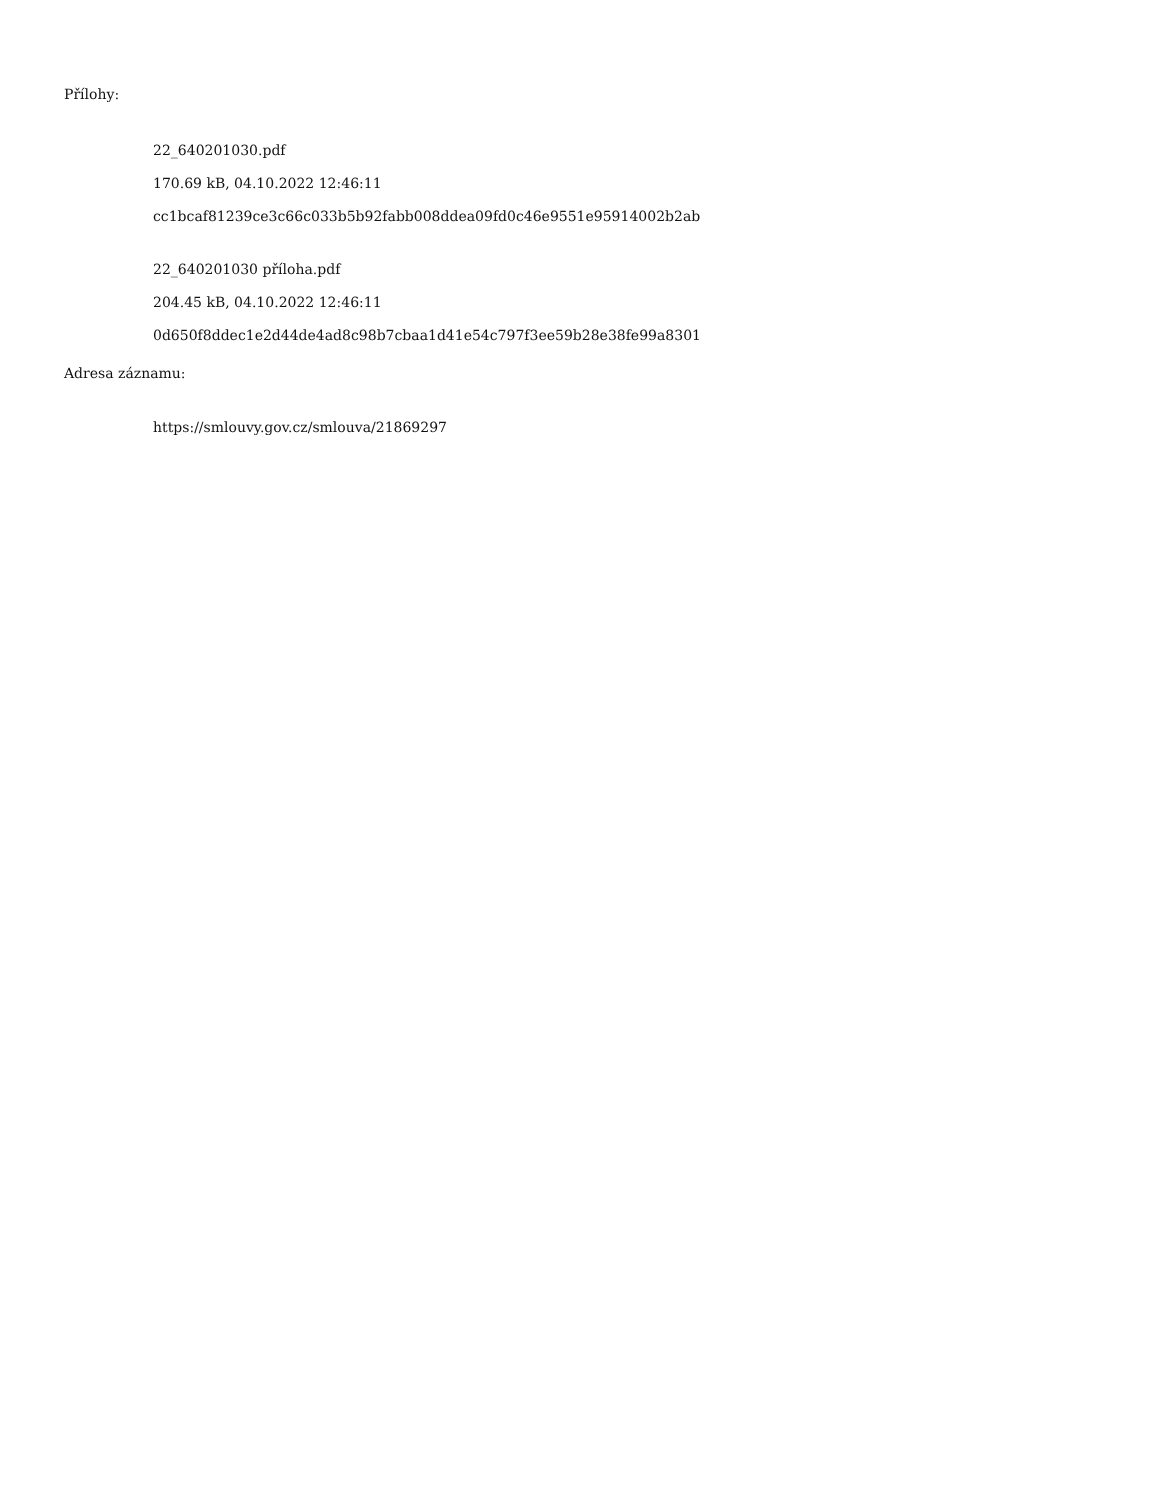Přílohy:
22_640201030.pdf
170.69 kB, 04.10.2022 12:46:11
cc1bcaf81239ce3c66c033b5b92fabb008ddea09fd0c46e9551e95914002b2ab
22_640201030 příloha.pdf
204.45 kB, 04.10.2022 12:46:11
0d650f8ddec1e2d44de4ad8c98b7cbaa1d41e54c797f3ee59b28e38fe99a8301
Adresa záznamu:
https://smlouvy.gov.cz/smlouva/21869297